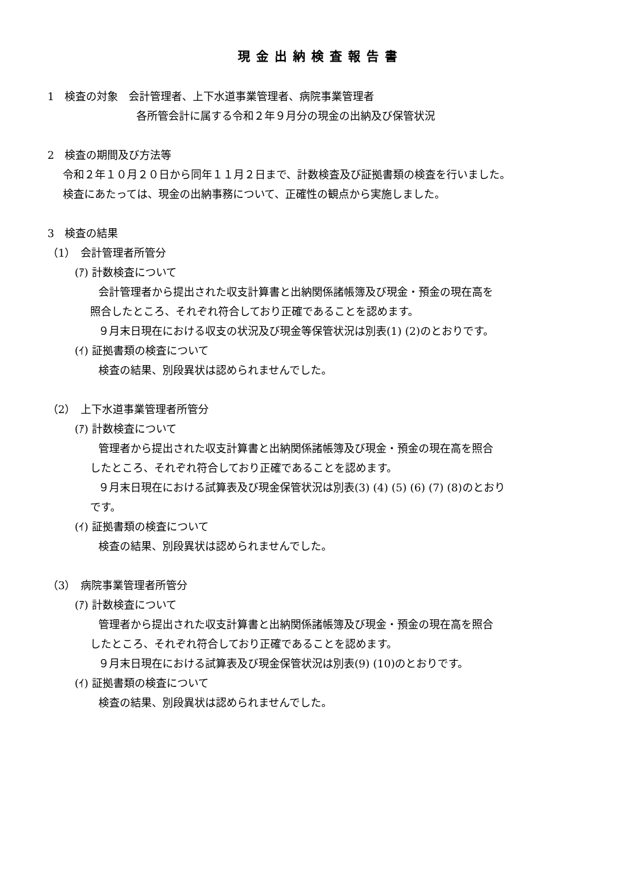現金出納検査報告書
1　検査の対象　会計管理者、上下水道事業管理者、病院事業管理者
各所管会計に属する令和２年９月分の現金の出納及び保管状況
2　検査の期間及び方法等
令和２年１０月２０日から同年１１月２日まで、計数検査及び証拠書類の検査を行いました。
検査にあたっては、現金の出納事務について、正確性の観点から実施しました。
3　検査の結果
（1）　会計管理者所管分
(ｱ) 計数検査について
会計管理者から提出された収支計算書と出納関係諸帳簿及び現金・預金の現在高を
照合したところ、それぞれ符合しており正確であることを認めます。
９月末日現在における収支の状況及び現金等保管状況は別表(1) (2)のとおりです。
(ｲ) 証拠書類の検査について
検査の結果、別段異状は認められませんでした。
（2）　上下水道事業管理者所管分
(ｱ) 計数検査について
管理者から提出された収支計算書と出納関係諸帳簿及び現金・預金の現在高を照合
したところ、それぞれ符合しており正確であることを認めます。
９月末日現在における試算表及び現金保管状況は別表(3) (4) (5) (6) (7) (8)のとおり
です。
(ｲ) 証拠書類の検査について
検査の結果、別段異状は認められませんでした。
（3）　病院事業管理者所管分
(ｱ) 計数検査について
管理者から提出された収支計算書と出納関係諸帳簿及び現金・預金の現在高を照合
したところ、それぞれ符合しており正確であることを認めます。
９月末日現在における試算表及び現金保管状況は別表(9) (10)のとおりです。
(ｲ) 証拠書類の検査について
検査の結果、別段異状は認められませんでした。